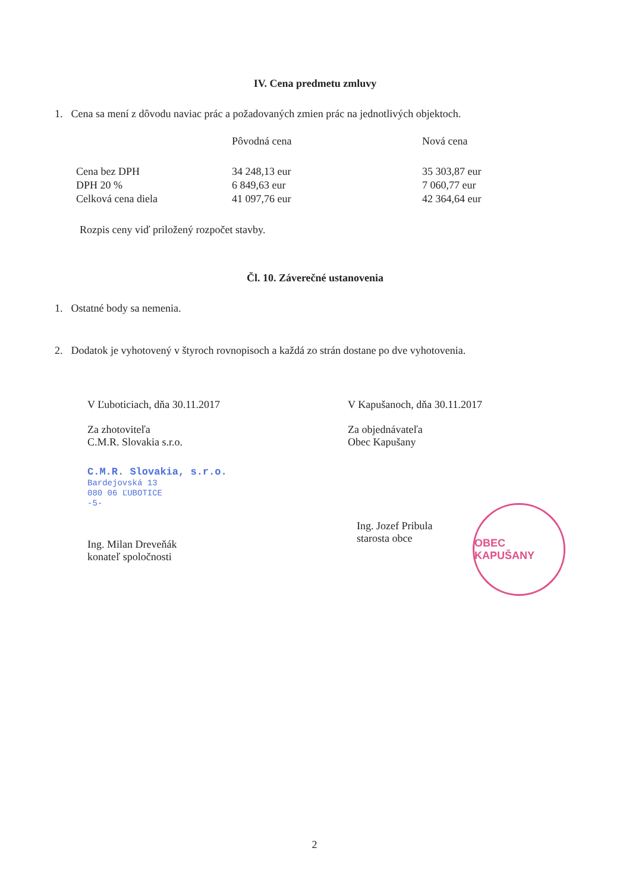IV. Cena predmetu zmluvy
1. Cena sa mení z dôvodu naviac prác a požadovaných zmien prác na jednotlivých objektoch.
| | Pôvodná cena | Nová cena |
| --- | --- | --- |
| Cena bez DPH | 34 248,13 eur | 35 303,87 eur |
| DPH 20 % | 6 849,63 eur | 7 060,77 eur |
| Celková cena diela | 41 097,76 eur | 42 364,64 eur |
Rozpis ceny viď priložený rozpočet stavby.
Čl. 10. Záverečné ustanovenia
1. Ostatné body sa nemenia.
2. Dodatok je vyhotovený v štyroch rovnopisoch a každá zo strán dostane po dve vyhotovenia.
V Ľuboticiach, dňa 30.11.2017
Za zhotoviteľa
C.M.R. Slovakia s.r.o.
C.M.R. Slovakia, s.r.o.
Bardejovská 13
080 06 ĽUBOTICE
-5-
Ing. Milan Dreveňák
konateľ spoločnosti
V Kapušanoch, dňa 30.11.2017
Za objednávateľa
Obec Kapušany
Ing. Jozef Pribula
starosta obce
OBEC KAPUŠANY
2